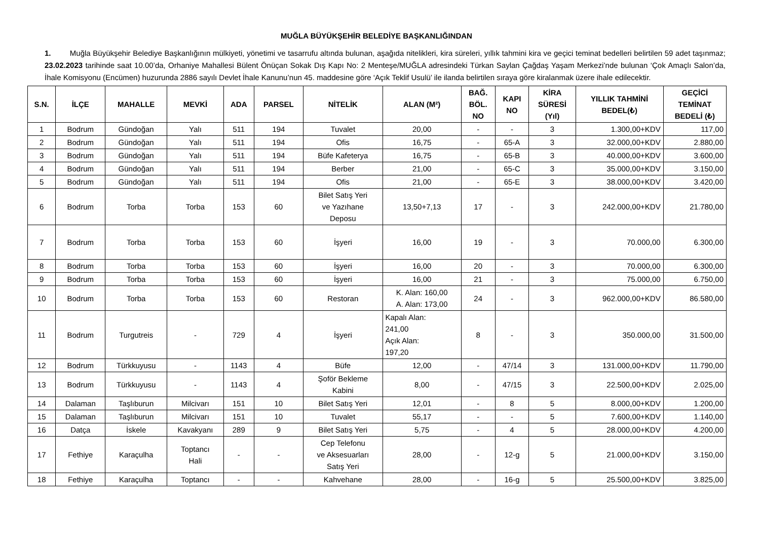MUĞLA BÜYÜKŞEHİR BELEDİYE BAŞKANLIĞINDAN
1. Muğla Büyükşehir Belediye Başkanlığının mülkiyeti, yönetimi ve tasarrufu altında bulunan, aşağıda nitelikleri, kira süreleri, yıllık tahmini kira ve geçici teminat bedelleri belirtilen 59 adet taşınmaz; 23.02.2023 tarihinde saat 10.00’da, Orhaniye Mahallesi Bülent Önüçan Sokak Dış Kapı No: 2 Menteşe/MUĞLA adresindeki Türkan Saylan Çağdaş Yaşam Merkezi’nde bulunan ‘Çok Amaçlı Salon’da, İhale Komisyonu (Encümen) huzurunda 2886 sayılı Devlet İhale Kanunu’nun 45. maddesine göre ‘Açık Teklif Usulü’ ile ilanda belirtilen sıraya göre kiralanmak üzere ihale edilecektir.
| S.N. | İLÇE | MAHALLE | MEVKİ | ADA | PARSEL | NİTELİK | ALAN (M²) | BAĞ. BÖL. NO | KAPI NO | KİRA SÜRESİ (Yıl) | YILLIK TAHMİNİ BEDEL(₺) | GEÇİCİ TEMİNAT BEDELİ (₺) |
| --- | --- | --- | --- | --- | --- | --- | --- | --- | --- | --- | --- | --- |
| 1 | Bodrum | Gündoğan | Yalı | 511 | 194 | Tuvalet | 20,00 | - | - | 3 | 1.300,00+KDV | 117,00 |
| 2 | Bodrum | Gündoğan | Yalı | 511 | 194 | Ofis | 16,75 | - | 65-A | 3 | 32.000,00+KDV | 2.880,00 |
| 3 | Bodrum | Gündoğan | Yalı | 511 | 194 | Büfe Kafeterya | 16,75 | - | 65-B | 3 | 40.000,00+KDV | 3.600,00 |
| 4 | Bodrum | Gündoğan | Yalı | 511 | 194 | Berber | 21,00 | - | 65-C | 3 | 35.000,00+KDV | 3.150,00 |
| 5 | Bodrum | Gündoğan | Yalı | 511 | 194 | Ofis | 21,00 | - | 65-E | 3 | 38.000,00+KDV | 3.420,00 |
| 6 | Bodrum | Torba | Torba | 153 | 60 | Bilet Satış Yeri ve Yazıhane Deposu | 13,50+7,13 | 17 | - | 3 | 242.000,00+KDV | 21.780,00 |
| 7 | Bodrum | Torba | Torba | 153 | 60 | İşyeri | 16,00 | 19 | - | 3 | 70.000,00 | 6.300,00 |
| 8 | Bodrum | Torba | Torba | 153 | 60 | İşyeri | 16,00 | 20 | - | 3 | 70.000,00 | 6.300,00 |
| 9 | Bodrum | Torba | Torba | 153 | 60 | İşyeri | 16,00 | 21 | - | 3 | 75.000,00 | 6.750,00 |
| 10 | Bodrum | Torba | Torba | 153 | 60 | Restoran | K. Alan: 160,00 A. Alan: 173,00 | 24 | - | 3 | 962.000,00+KDV | 86.580,00 |
| 11 | Bodrum | Turgutreis | - | 729 | 4 | İşyeri | Kapalı Alan: 241,00 Açık Alan: 197,20 | 8 | - | 3 | 350.000,00 | 31.500,00 |
| 12 | Bodrum | Türkkuyusu | - | 1143 | 4 | Büfe | 12,00 | - | 47/14 | 3 | 131.000,00+KDV | 11.790,00 |
| 13 | Bodrum | Türkkuyusu | - | 1143 | 4 | Şoför Bekleme Kabini | 8,00 | - | 47/15 | 3 | 22.500,00+KDV | 2.025,00 |
| 14 | Dalaman | Taşlıburun | Milcivarı | 151 | 10 | Bilet Satış Yeri | 12,01 | - | 8 | 5 | 8.000,00+KDV | 1.200,00 |
| 15 | Dalaman | Taşlıburun | Milcivarı | 151 | 10 | Tuvalet | 55,17 | - | - | 5 | 7.600,00+KDV | 1.140,00 |
| 16 | Datça | İskele | Kavakyanı | 289 | 9 | Bilet Satış Yeri | 5,75 | - | 4 | 5 | 28.000,00+KDV | 4.200,00 |
| 17 | Fethiye | Karaçulha | Toptancı Hali | - | - | Cep Telefonu ve Aksesuarları Satış Yeri | 28,00 | - | 12-g | 5 | 21.000,00+KDV | 3.150,00 |
| 18 | Fethiye | Karaçulha | Toptancı | - | - | Kahvehane | 28,00 | - | 16-g | 5 | 25.500,00+KDV | 3.825,00 |